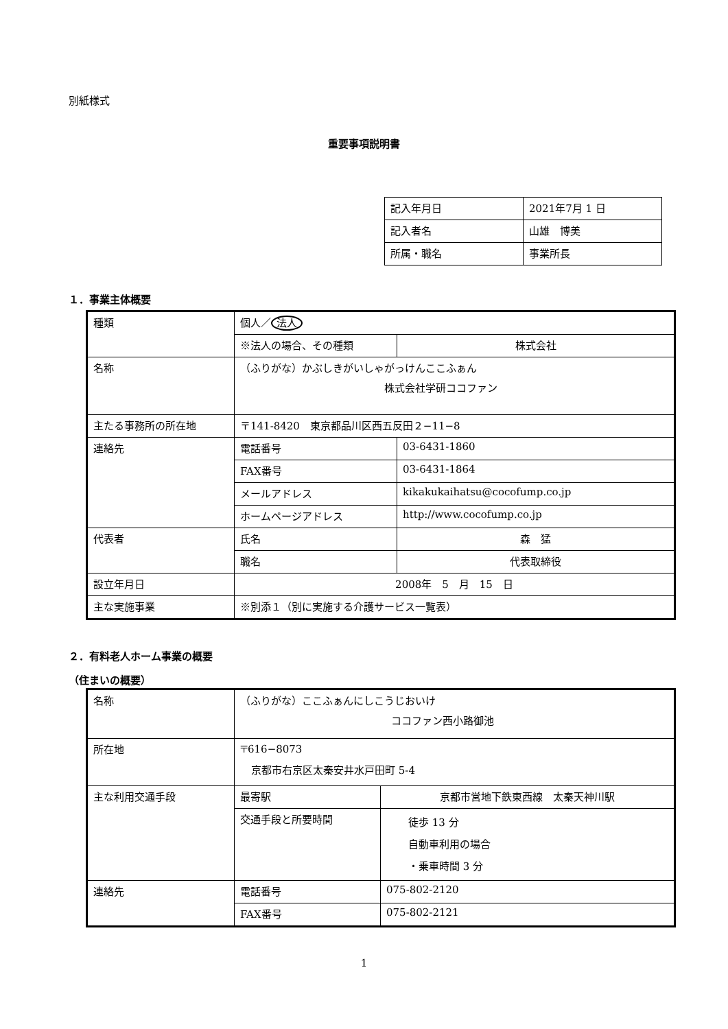別紙様式
重要事項説明書
| 記入年月日 | 2021年7月 1 日 |
| 記入者名 | 山雄 博美 |
| 所属・職名 | 事業所長 |
１．事業主体概要
| 種類 | 個人／ 法人 | |
| | ※法人の場合、その種類 | 株式会社 |
| 名称 | （ふりがな）かぶしきがいしゃがっけんここふぁん 株式会社学研ココファン | |
| 主たる事務所の所在地 | 〒141-8420 東京都品川区西五反田２−11−8 | |
| 連絡先 | 電話番号 | 03-6431-1860 |
| | FAX番号 | 03-6431-1864 |
| | メールアドレス | kikakukaihatsu@cocofump.co.jp |
| | ホームページアドレス | http://www.cocofump.co.jp |
| 代表者 | 氏名 | 森 猛 |
| | 職名 | 代表取締役 |
| 設立年月日 | 2008年 5 月 15 日 | |
| 主な実施事業 | ※別添１（別に実施する介護サービス一覧表） | |
２．有料老人ホーム事業の概要
（住まいの概要）
| 名称 | （ふりがな）ここふぁんにしこうじおいけ ココファン西小路御池 | |
| 所在地 | 〒616−8073 京都市右京区太秦安井水戸田町 5-4 | |
| 主な利用交通手段 | 最寄駅 | 京都市営地下鉄東西線 太秦天神川駅 |
| | 交通手段と所要時間 | 徒歩 13 分 自動車利用の場合 ・乗車時間 3 分 |
| 連絡先 | 電話番号 | 075-802-2120 |
| | FAX番号 | 075-802-2121 |
1